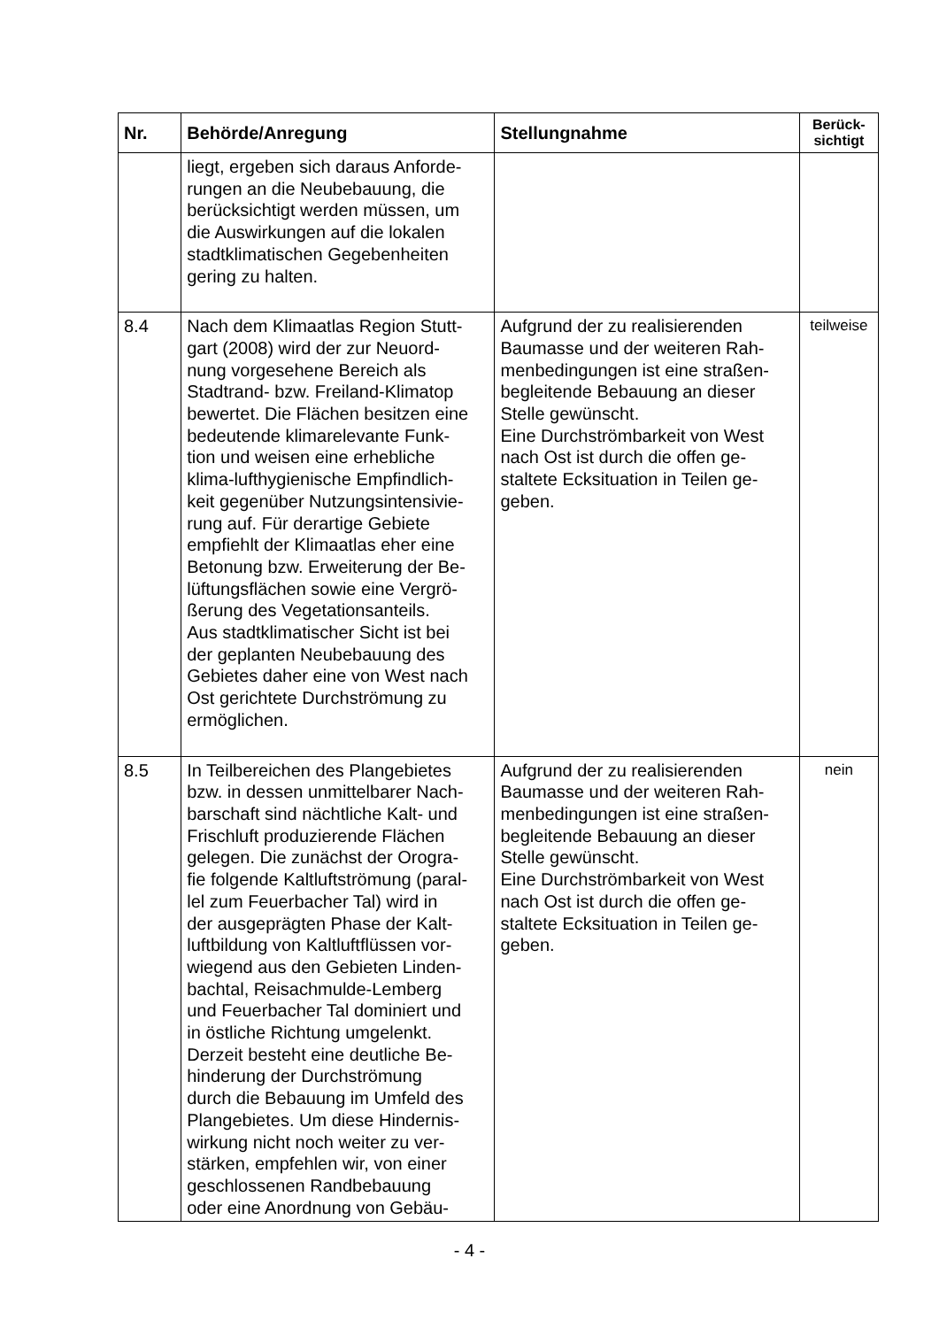| Nr. | Behörde/Anregung | Stellungnahme | Berück- sichtigt |
| --- | --- | --- | --- |
| | liegt, ergeben sich daraus Anforde- rungen an die Neubebauung, die berücksichtigt werden müssen, um die Auswirkungen auf die lokalen stadtklimatischen Gegebenheiten gering zu halten. | | |
| 8.4 | Nach dem Klimaatlas Region Stutt- gart (2008) wird der zur Neuord- nung vorgesehene Bereich als Stadtrand- bzw. Freiland-Klimatop bewertet. Die Flächen besitzen eine bedeutende klimarelevante Funk- tion und weisen eine erhebliche klima-lufthygienische Empfindlich- keit gegenüber Nutzungsintensivie- rung auf. Für derartige Gebiete empfiehlt der Klimaatlas eher eine Betonung bzw. Erweiterung der Be- lüftungsflächen sowie eine Vergrö- ßerung des Vegetationsanteils. Aus stadtklimatischer Sicht ist bei der geplanten Neubebauung des Gebietes daher eine von West nach Ost gerichtete Durchströmung zu ermöglichen. | Aufgrund der zu realisierenden Baumasse und der weiteren Rah- menbedingungen ist eine straßen- begleitende Bebauung an dieser Stelle gewünscht. Eine Durchströmbarkeit von West nach Ost ist durch die offen ge- staltete Ecksituation in Teilen ge- geben. | teilweise |
| 8.5 | In Teilbereichen des Plangebietes bzw. in dessen unmittelbarer Nach- barschaft sind nächtliche Kalt- und Frischluft produzierende Flächen gelegen. Die zunächst der Orogra- fie folgende Kaltluftströmung (paral- lel zum Feuerbacher Tal) wird in der ausgeprägten Phase der Kalt- luftbildung von Kaltluftflüssen vor- wiegend aus den Gebieten Linden- bachtal, Reisachmulde-Lemberg und Feuerbacher Tal dominiert und in östliche Richtung umgelenkt. Derzeit besteht eine deutliche Be- hinderung der Durchströmung durch die Bebauung im Umfeld des Plangebietes. Um diese Hindernis- wirkung nicht noch weiter zu ver- stärken, empfehlen wir, von einer geschlossenen Randbebauung oder eine Anordnung von Gebäu- | Aufgrund der zu realisierenden Baumasse und der weiteren Rah- menbedingungen ist eine straßen- begleitende Bebauung an dieser Stelle gewünscht. Eine Durchströmbarkeit von West nach Ost ist durch die offen ge- staltete Ecksituation in Teilen ge- geben. | nein |
- 4 -